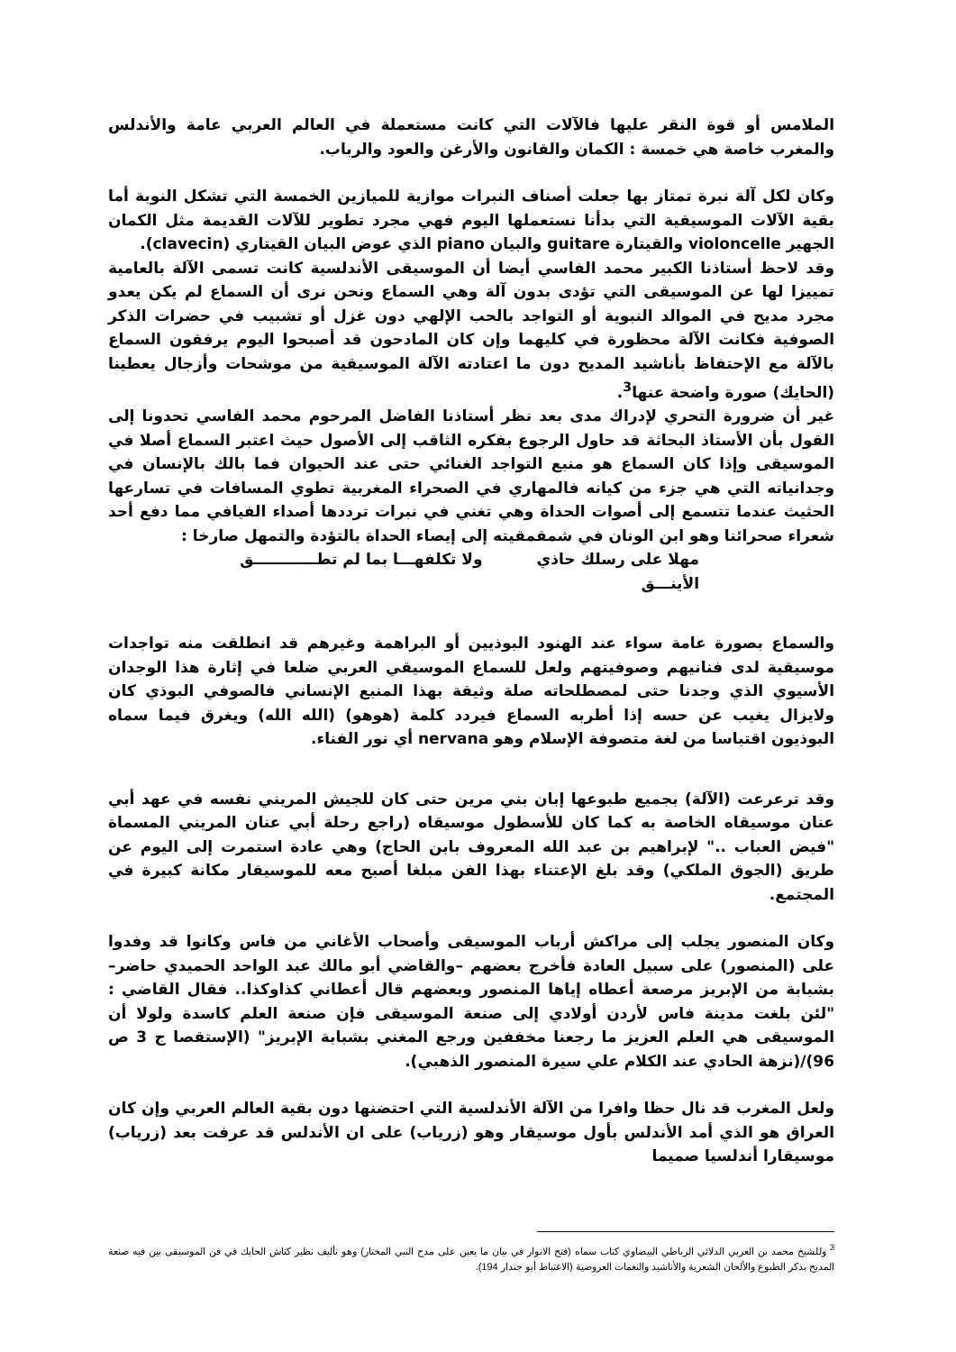الملامس أو قوة النقر عليها فالآلات التي كانت مستعملة في العالم العربي عامة والأندلس والمغرب خاصة هي خمسة : الكمان والقانون والأرغن والعود والرباب.
وكان لكل آلة نبرة تمتاز بها جعلت أصناف النبرات موازية للميازين الخمسة التي تشكل النوبة أما بقية الآلات الموسيقية التي بدأنا نستعملها اليوم فهي مجرد تطوير للآلات القديمة مثل الكمان الجهير violoncelle والقيتارة guitare والبيان piano الذي عوض البيان القيتاري (clavecin).
وقد لاحظ أستاذنا الكبير محمد الفاسي أيضا أن الموسيقى الأندلسية كانت تسمى الآلة بالعامية تمييزا لها عن الموسيقى التي تؤدى بدون آلة وهي السماع ونحن نرى أن السماع لم يكن يعدو مجرد مديح في الموالد النبوية أو التواجد بالحب الإلهي دون غزل أو تشبيب في حضرات الذكر الصوفية فكانت الآلة محظورة في كليهما وإن كان المادحون قد أصبحوا اليوم يرفقون السماع بالآلة مع الإحتفاظ بأناشيد المديح دون ما اعتادته الآلة الموسيقية من موشحات وأزجال يعطينا (الحايك) صورة واضحة عنها<sup>3</sup>.
غير أن ضرورة التحري لإدراك مدى بعد نظر أستاذنا الفاضل المرحوم محمد الفاسي تحدونا إلى القول بأن الأستاذ البحاثة قد حاول الرجوع بفكره الثاقب إلى الأصول حيث اعتبر السماع أصلا في الموسيقى وإذا كان السماع هو منبع التواجد الغنائي حتى عند الحيوان فما بالك بالإنسان في وجدانياته التي هي جزء من كيانه فالمهاري في الصحراء المغربية تطوي المسافات في تسارعها الحثيث عندما تتسمع إلى أصوات الحداة وهي تغني في نبرات ترددها أصداء الفيافي مما دفع أحد شعراء صحرائنا وهو ابن الونان في شمقمقيته إلى إيصاء الحداة بالتؤدة والتمهل صارخا :
مهلا على رسلك حاذي ولا تكلفهـــا بما لم تطــــــــــــق
الأينـــق
والسماع بصورة عامة سواء عند الهنود البوذيين أو البراهمة وغيرهم قد انطلقت منه تواجدات موسيقية لدى فنانيهم وصوفيتهم ولعل للسماع الموسيقي العربي ضلعا في إثارة هذا الوجدان الأسيوي الذي وجدنا حتى لمصطلحاته صلة وثيقة بهذا المنبع الإنساني فالصوفي البوذي كان ولايزال يغيب عن حسه إذا أطربه السماع فيردد كلمة (هوهو) (الله الله) ويغرق فيما سماه البوذيون اقتباسا من لغة متصوفة الإسلام وهو nervana أي نور الفناء.
وقد ترعرعت (الآلة) بجميع طبوعها إبان بني مرين حتى كان للجيش المريني نفسه في عهد أبي عنان موسيقاه الخاصة به كما كان للأسطول موسيقاه (راجع رحلة أبي عنان المريني المسماة "فيض العباب .." لإبراهيم بن عبد الله المعروف بابن الحاج) وهي عادة استمرت إلى اليوم عن طريق (الجوق الملكي) وقد بلغ الإعتناء بهذا الفن مبلغا أصبح معه للموسيقار مكانة كبيرة في المجتمع.
وكان المنصور يجلب إلى مراكش أرباب الموسيقى وأصحاب الأغاني من فاس وكانوا قد وفدوا على (المنصور) على سبيل العادة فأخرج بعضهم –والقاضي أبو مالك عبد الواحد الحميدي حاضر– بشبابة من الإبريز مرصعة أعطاه إياها المنصور وبعضهم قال أعطاني كذاوكذا.. فقال القاضي : "لئن بلغت مدينة فاس لأردن أولادي إلى صنعة الموسيقى فإن صنعة العلم كاسدة ولولا أن الموسيقى هي العلم العزيز ما رجعنا مخففين ورجع المغني بشبابة الإبريز" (الإستقصا ج 3 ص 96)/(نزهة الحادي عند الكلام علي سيرة المنصور الذهبي).
ولعل المغرب قد نال حظا وافرا من الآلة الأندلسية التي احتضنها دون بقية العالم العربي وإن كان العراق هو الذي أمد الأندلس بأول موسيقار وهو (زرياب) على ان الأندلس قد عرفت بعد (زرياب) موسيقارا أندلسيا صميما
<sup>3</sup> وللشيخ محمد بن العربي الدلائي الرباطي البيضاوي كتاب سماه (فتح الانوار في بيان ما يعين على مدح النبي المختار) وهو تأليف نظير كناش الحايك في فن الموسيقى بين فيه صنعة المديح بذكر الطبوع والألحان الشعرية والأناشيد والنغمات العروضية (الاغتباط أبو جندار 194).